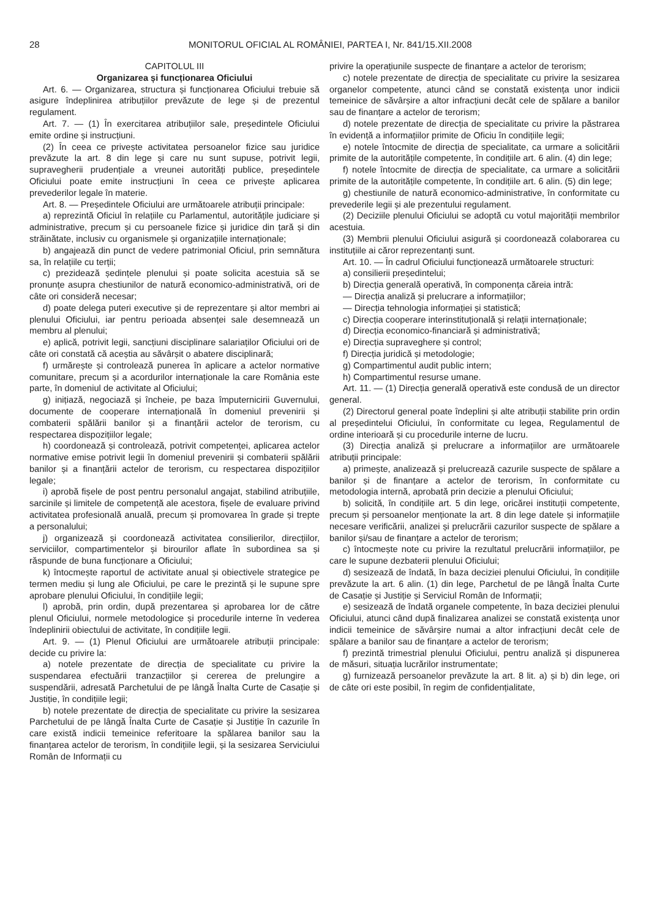28 MONITORUL OFICIAL AL ROMÂNIEI, PARTEA I, Nr. 841/15.XII.2008
CAPITOLUL III
Organizarea și funcționarea Oficiului
Art. 6. — Organizarea, structura și funcționarea Oficiului trebuie să asigure îndeplinirea atribuțiilor prevăzute de lege și de prezentul regulament.
Art. 7. — (1) În exercitarea atribuțiilor sale, președintele Oficiului emite ordine și instrucțiuni.
(2) În ceea ce privește activitatea persoanelor fizice sau juridice prevăzute la art. 8 din lege și care nu sunt supuse, potrivit legii, supravegherii prudențiale a vreunei autorități publice, președintele Oficiului poate emite instrucțiuni în ceea ce privește aplicarea prevederilor legale în materie.
Art. 8. — Președintele Oficiului are următoarele atribuții principale:
a) reprezintă Oficiul în relațiile cu Parlamentul, autoritățile judiciare și administrative, precum și cu persoanele fizice și juridice din țară și din străinătate, inclusiv cu organismele și organizațiile internaționale;
b) angajează din punct de vedere patrimonial Oficiul, prin semnătura sa, în relațiile cu terții;
c) prezidează ședințele plenului și poate solicita acestuia să se pronunțe asupra chestiunilor de natură economico-administrativă, ori de câte ori consideră necesar;
d) poate delega puteri executive și de reprezentare și altor membri ai plenului Oficiului, iar pentru perioada absenței sale desemnează un membru al plenului;
e) aplică, potrivit legii, sancțiuni disciplinare salariaților Oficiului ori de câte ori constată că aceștia au săvârșit o abatere disciplinară;
f) urmărește și controlează punerea în aplicare a actelor normative comunitare, precum și a acordurilor internaționale la care România este parte, în domeniul de activitate al Oficiului;
g) inițiază, negociază și încheie, pe baza împuternicirii Guvernului, documente de cooperare internațională în domeniul prevenirii și combaterii spălării banilor și a finanțării actelor de terorism, cu respectarea dispozițiilor legale;
h) coordonează și controlează, potrivit competenței, aplicarea actelor normative emise potrivit legii în domeniul prevenirii și combaterii spălării banilor și a finanțării actelor de terorism, cu respectarea dispozițiilor legale;
i) aprobă fișele de post pentru personalul angajat, stabilind atribuțiile, sarcinile și limitele de competență ale acestora, fișele de evaluare privind activitatea profesională anuală, precum și promovarea în grade și trepte a personalului;
j) organizează și coordonează activitatea consilierilor, direcțiilor, serviciilor, compartimentelor și birourilor aflate în subordinea sa și răspunde de buna funcționare a Oficiului;
k) întocmește raportul de activitate anual și obiectivele strategice pe termen mediu și lung ale Oficiului, pe care le prezintă și le supune spre aprobare plenului Oficiului, în condițiile legii;
l) aprobă, prin ordin, după prezentarea și aprobarea lor de către plenul Oficiului, normele metodologice și procedurile interne în vederea îndeplinirii obiectului de activitate, în condițiile legii.
Art. 9. — (1) Plenul Oficiului are următoarele atribuții principale: decide cu privire la:
a) notele prezentate de direcția de specialitate cu privire la suspendarea efectuării tranzacțiilor și cererea de prelungire a suspendării, adresată Parchetului de pe lângă Înalta Curte de Casație și Justiție, în condițiile legii;
b) notele prezentate de direcția de specialitate cu privire la sesizarea Parchetului de pe lângă Înalta Curte de Casație și Justiție în cazurile în care există indicii temeinice referitoare la spălarea banilor sau la finanțarea actelor de terorism, în condițiile legii, și la sesizarea Serviciului Român de Informații cu
privire la operațiunile suspecte de finanțare a actelor de terorism;
c) notele prezentate de direcția de specialitate cu privire la sesizarea organelor competente, atunci când se constată existența unor indicii temeinice de săvârșire a altor infracțiuni decât cele de spălare a banilor sau de finanțare a actelor de terorism;
d) notele prezentate de direcția de specialitate cu privire la păstrarea în evidență a informațiilor primite de Oficiu în condițiile legii;
e) notele întocmite de direcția de specialitate, ca urmare a solicitării primite de la autoritățile competente, în condițiile art. 6 alin. (4) din lege;
f) notele întocmite de direcția de specialitate, ca urmare a solicitării primite de la autoritățile competente, în condițiile art. 6 alin. (5) din lege;
g) chestiunile de natură economico-administrative, în conformitate cu prevederile legii și ale prezentului regulament.
(2) Deciziile plenului Oficiului se adoptă cu votul majorității membrilor acestuia.
(3) Membrii plenului Oficiului asigură și coordonează colaborarea cu instituțiile ai căror reprezentanți sunt.
Art. 10. — În cadrul Oficiului funcționează următoarele structuri:
a) consilierii președintelui;
b) Direcția generală operativă, în componența căreia intră:
— Direcția analiză și prelucrare a informațiilor;
— Direcția tehnologia informației și statistică;
c) Direcția cooperare interinstituțională și relații internaționale;
d) Direcția economico-financiară și administrativă;
e) Direcția supraveghere și control;
f) Direcția juridică și metodologie;
g) Compartimentul audit public intern;
h) Compartimentul resurse umane.
Art. 11. — (1) Direcția generală operativă este condusă de un director general.
(2) Directorul general poate îndeplini și alte atribuții stabilite prin ordin al președintelui Oficiului, în conformitate cu legea, Regulamentul de ordine interioară și cu procedurile interne de lucru.
(3) Direcția analiză și prelucrare a informațiilor are următoarele atribuții principale:
a) primește, analizează și prelucrează cazurile suspecte de spălare a banilor și de finanțare a actelor de terorism, în conformitate cu metodologia internă, aprobată prin decizie a plenului Oficiului;
b) solicită, în condițiile art. 5 din lege, oricărei instituții competente, precum și persoanelor menționate la art. 8 din lege datele și informațiile necesare verificării, analizei și prelucrării cazurilor suspecte de spălare a banilor și/sau de finanțare a actelor de terorism;
c) întocmește note cu privire la rezultatul prelucrării informațiilor, pe care le supune dezbaterii plenului Oficiului;
d) sesizează de îndată, în baza deciziei plenului Oficiului, în condițiile prevăzute la art. 6 alin. (1) din lege, Parchetul de pe lângă Înalta Curte de Casație și Justiție și Serviciul Român de Informații;
e) sesizează de îndată organele competente, în baza deciziei plenului Oficiului, atunci când după finalizarea analizei se constată existența unor indicii temeinice de săvârșire numai a altor infracțiuni decât cele de spălare a banilor sau de finanțare a actelor de terorism;
f) prezintă trimestrial plenului Oficiului, pentru analiză și dispunerea de măsuri, situația lucrărilor instrumentate;
g) furnizează persoanelor prevăzute la art. 8 lit. a) și b) din lege, ori de câte ori este posibil, în regim de confidențialitate,